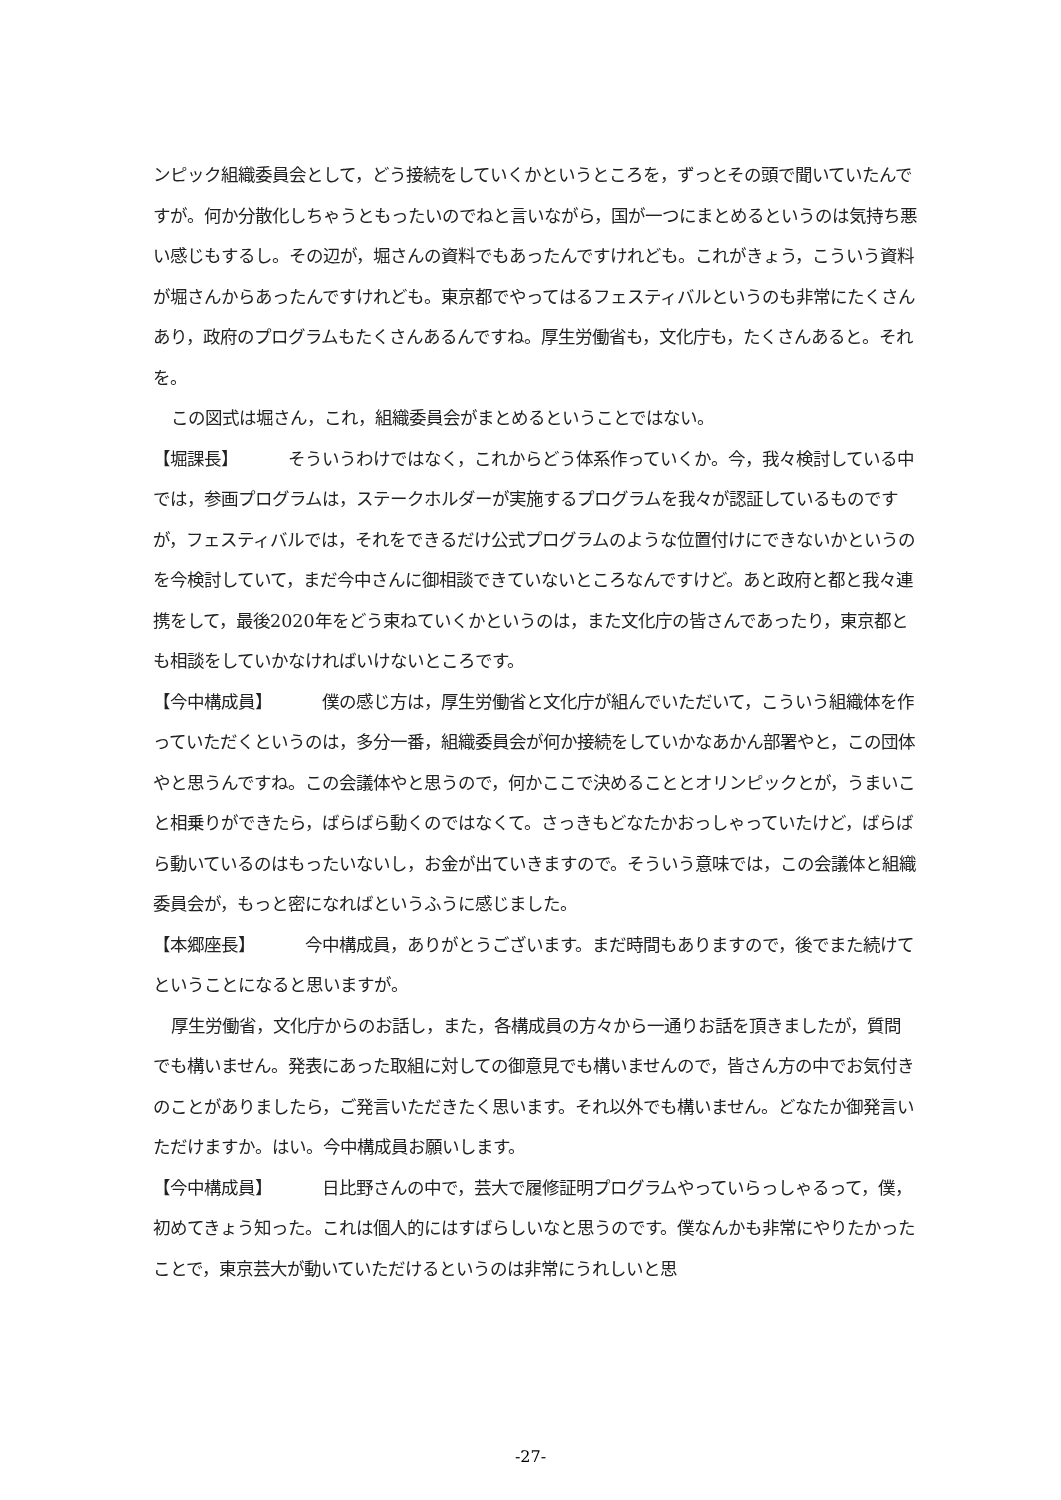ンピック組織委員会として，どう接続をしていくかというところを，ずっとその頭で聞いていたんですが。何か分散化しちゃうともったいのでねと言いながら，国が一つにまとめるというのは気持ち悪い感じもするし。その辺が，堀さんの資料でもあったんですけれども。これがきょう，こういう資料が堀さんからあったんですけれども。東京都でやってはるフェスティバルというのも非常にたくさんあり，政府のプログラムもたくさんあるんですね。厚生労働省も，文化庁も，たくさんあると。それを。
この図式は堀さん，これ，組織委員会がまとめるということではない。
【堀課長】 そういうわけではなく，これからどう体系作っていくか。今，我々検討している中では，参画プログラムは，ステークホルダーが実施するプログラムを我々が認証しているものですが，フェスティバルでは，それをできるだけ公式プログラムのような位置付けにできないかというのを今検討していて，まだ今中さんに御相談できていないところなんですけど。あと政府と都と我々連携をして，最後2020年をどう束ねていくかというのは，また文化庁の皆さんであったり，東京都とも相談をしていかなければいけないところです。
【今中構成員】 僕の感じ方は，厚生労働省と文化庁が組んでいただいて，こういう組織体を作っていただくというのは，多分一番，組織委員会が何か接続をしていかなあかん部署やと，この団体やと思うんですね。この会議体やと思うので，何かここで決めることとオリンピックとが，うまいこと相乗りができたら，ばらばら動くのではなくて。さっきもどなたかおっしゃっていたけど，ばらばら動いているのはもったいないし，お金が出ていきますので。そういう意味では，この会議体と組織委員会が，もっと密になればというふうに感じました。
【本郷座長】 今中構成員，ありがとうございます。まだ時間もありますので，後でまた続けてということになると思いますが。
厚生労働省，文化庁からのお話し，また，各構成員の方々から一通りお話を頂きましたが，質問でも構いません。発表にあった取組に対しての御意見でも構いませんので，皆さん方の中でお気付きのことがありましたら，ご発言いただきたく思います。それ以外でも構いません。どなたか御発言いただけますか。はい。今中構成員お願いします。
【今中構成員】 日比野さんの中で，芸大で履修証明プログラムやっていらっしゃるって，僕，初めてきょう知った。これは個人的にはすばらしいなと思うのです。僕なんかも非常にやりたかったことで，東京芸大が動いていただけるというのは非常にうれしいと思
-27-